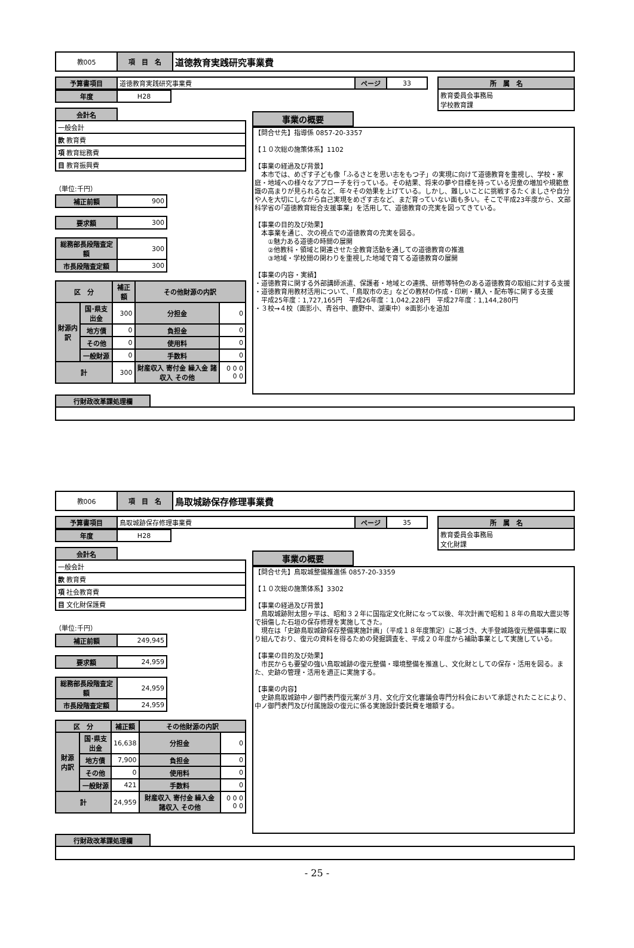| 教005 | 項 目 名 | 道徳教育実践研究事業費 |
| 予算書項目 | 道徳教育実践研究事業費 | ページ | 33 |
| 所 属 名 |
| 教育委員会事務局 学校教育課 |
| 年度 | H28 |
| 会計名 | |
| 一般会計 | |
| 款 教育費 | |
| 項 教育総務費 | |
| 目 教育振興費 | |
（単位:千円）
| 補正前額 | 900 |
| 要求額 | 300 |
| 総務部長段階査定額 | 300 |
| 市長段階査定額 | 300 |
| 区 分 | | 補正額 | その他財源の内訳 | |
| --- | --- | --- | --- | --- |
| 財源内訳 | 国･県支出金 | 300 | 分担金 | 0 |
| | 地方債 | 0 | 負担金 | 0 |
| | その他 | 0 | 使用料 | 0 |
| | 一般財源 | 0 | 手数料 | 0 |
| 計 | | 300 | 財産収入 寄付金 繰入金 諸収入 その他 | 0 0 0 0 0 |
| 事業の概要 |
【問合せ先】指導係 0857-20-3357 【１０次総の施策体系】1102 【事業の経過及び背景】 　本市では、めざす子ども像「ふるさとを思い志をもつ子」の実現に向けて道徳教育を重視し、学校・家庭・地域への様々なアプローチを行っている。その結果、将来の夢や目標を持っている児童の増加や規範意識の高まりが見られるなど、年々その効果を上げている。しかし、難しいことに挑戦するたくましさや自分や人を大切にしながら自己実現をめざす志など、まだ育っていない面も多い。そこで平成23年度から、文部科学省の｢道徳教育総合支援事業」を活用して、道徳教育の充実を図ってきている。 【事業の目的及び効果】 　本事業を通じ、次の視点での道徳教育の充実を図る。 　　①魅力ある道徳の時間の展開 　　②他教科・領域と関連させた全教育活動を通しての道徳教育の推進 　　③地域・学校間の関わりを重視した地域で育てる道徳教育の展開 【事業の内容・実績】 ・道徳教育に関する外部講師派遣、保護者・地域との連携、研修等特色のある道徳教育の取組に対する支援 ・道徳教育用教材活用について、「鳥取市の志」などの教材の作成・印刷・購入・配布等に関する支援 　平成25年度：1,727,165円　平成26年度：1,042,228円　平成27年度：1,144,280円 ・３校→４校（面影小、青谷中、鹿野中、湖東中）※面影小を追加
| 行財政改革課処理欄 | |
| 教006 | 項 目 名 | 鳥取城跡保存修理事業費 |
| 予算書項目 | 鳥取城跡保存修理事業費 | ページ | 35 |
| 所 属 名 |
| 教育委員会事務局 文化財課 |
| 年度 | H28 |
| 会計名 | |
| 一般会計 | |
| 款 教育費 | |
| 項 社会教育費 | |
| 目 文化財保護費 | |
（単位:千円）
| 補正前額 | 249,945 |
| 要求額 | 24,959 |
| 総務部長段階査定額 | 24,959 |
| 市長段階査定額 | 24,959 |
| 区 分 | | 補正額 | その他財源の内訳 | |
| --- | --- | --- | --- | --- |
| 財源内訳 | 国･県支出金 | 16,638 | 分担金 | 0 |
| | 地方債 | 7,900 | 負担金 | 0 |
| | その他 | 0 | 使用料 | 0 |
| | 一般財源 | 421 | 手数料 | 0 |
| 計 | | 24,959 | 財産収入 寄付金 繰入金 諸収入 その他 | 0 0 0 0 0 |
| 事業の概要 |
【問合せ先】鳥取城整備推進係 0857-20-3359 【１０次総の施策体系】3302 【事業の経過及び背景】 　鳥取城跡附太閤ヶ平は、昭和３２年に国指定文化財になって以後、年次計画で昭和１８年の鳥取大震災等で損傷した石垣の保存修理を実施してきた。 　現在は「史跡鳥取城跡保存整備実施計画」（平成１８年度策定）に基づき、大手登城路復元整備事業に取り組んでおり、復元の資料を得るための発掘調査を、平成２０年度から補助事業として実施している。 【事業の目的及び効果】 　市民からも要望の強い鳥取城跡の復元整備・環境整備を推進し、文化財としての保存・活用を図る。また、史跡の管理・活用を適正に実施する。 【事業の内容】 　史跡鳥取城跡中ノ御門表門復元案が３月、文化庁文化審議会専門分科会において承認されたことにより、中ノ御門表門及び付属施設の復元に係る実施設計委託費を増額する。
| 行財政改革課処理欄 | |
- 25 -